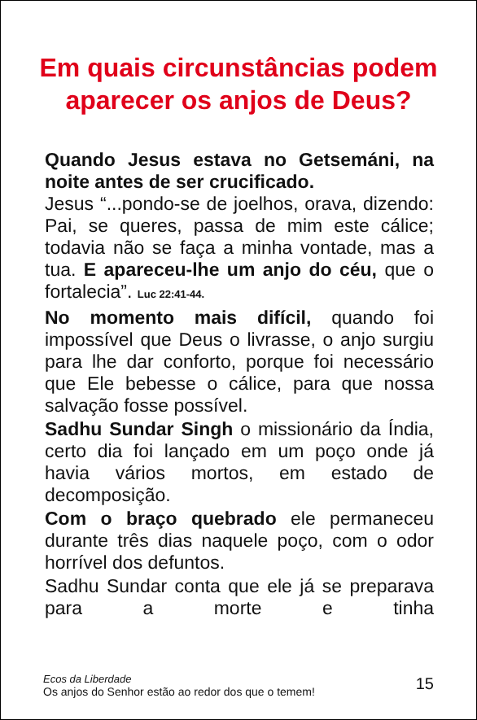Em quais circunstâncias podem aparecer os anjos de Deus?
Quando Jesus estava no Getsemáni, na noite antes de ser crucificado.
Jesus “...pondo-se de joelhos, orava, dizendo: Pai, se queres, passa de mim este cálice; todavia não se faça a minha vontade, mas a tua. E apareceu-lhe um anjo do céu, que o fortalecia”. Luc 22:41-44.
No momento mais difícil, quando foi impossível que Deus o livrasse, o anjo surgiu para lhe dar conforto, porque foi necessário que Ele bebesse o cálice, para que nossa salvação fosse possível.
Sadhu Sundar Singh o missionário da Índia, certo dia foi lançado em um poço onde já havia vários mortos, em estado de decomposição.
Com o braço quebrado ele permaneceu durante três dias naquele poço, com o odor horrível dos defuntos.
Sadhu Sundar conta que ele já se preparava para a morte e tinha
Ecos da Liberdade
Os anjos do Senhor estão ao redor dos que o temem!
15